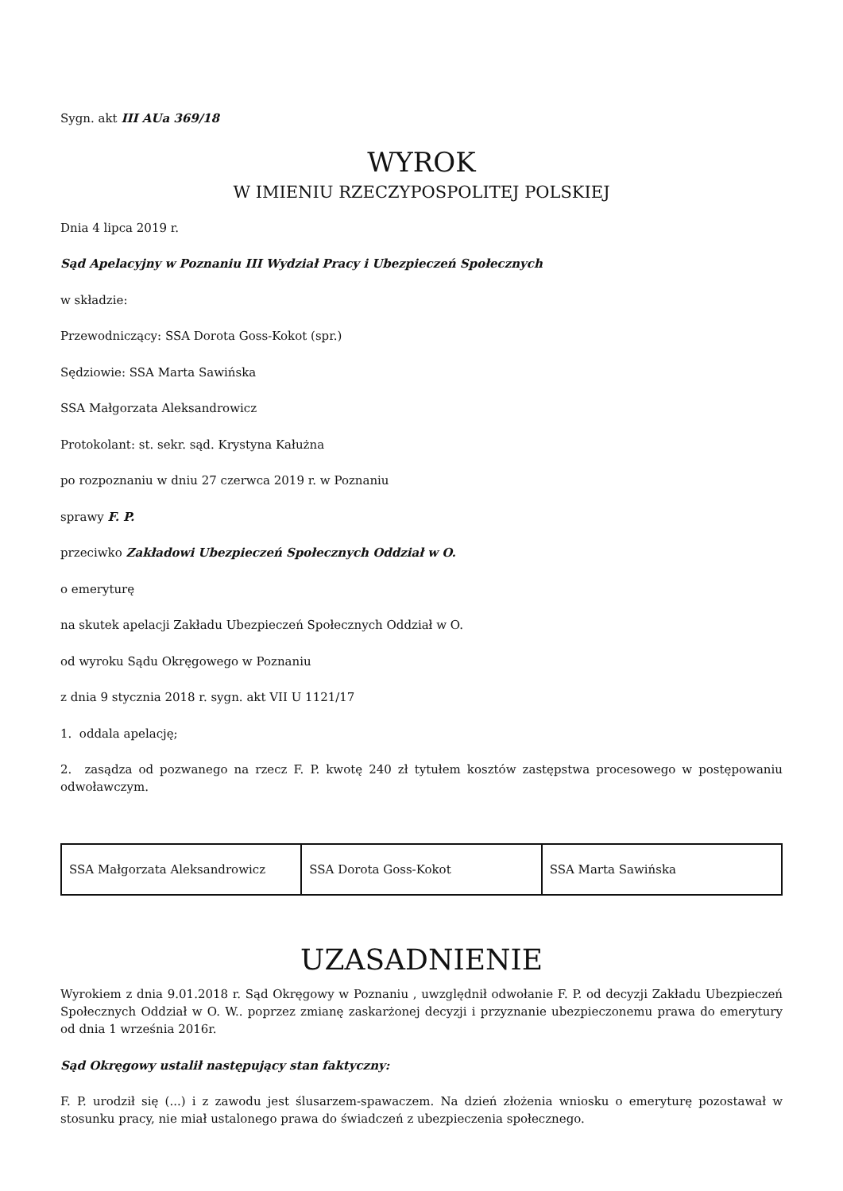Sygn. akt III AUa 369/18
WYROK
W IMIENIU RZECZYPOSPOLITEJ POLSKIEJ
Dnia 4 lipca 2019 r.
Sąd Apelacyjny w Poznaniu III Wydział Pracy i Ubezpieczeń Społecznych
w składzie:
Przewodniczący: SSA Dorota Goss-Kokot (spr.)
Sędziowie: SSA Marta Sawińska
SSA Małgorzata Aleksandrowicz
Protokolant: st. sekr. sąd. Krystyna Kałużna
po rozpoznaniu w dniu 27 czerwca 2019 r. w Poznaniu
sprawy F. P.
przeciwko Zakładowi Ubezpieczeń Społecznych Oddział w O.
o emeryturę
na skutek apelacji Zakładu Ubezpieczeń Społecznych Oddział w O.
od wyroku Sądu Okręgowego w Poznaniu
z dnia 9 stycznia 2018 r. sygn. akt VII U 1121/17
1. oddala apelację;
2. zasądza od pozwanego na rzecz F. P. kwotę 240 zł tytułem kosztów zastępstwa procesowego w postępowaniu odwoławczym.
| SSA Małgorzata Aleksandrowicz | SSA Dorota Goss-Kokot | SSA Marta Sawińska |
UZASADNIENIE
Wyrokiem z dnia 9.01.2018 r. Sąd Okręgowy w Poznaniu , uwzględnił odwołanie F. P. od decyzji Zakładu Ubezpieczeń Społecznych Oddział w O. W.. poprzez zmianę zaskarżonej decyzji i przyznanie ubezpieczonemu prawa do emerytury od dnia 1 września 2016r.
Sąd Okręgowy ustalił następujący stan faktyczny:
F. P. urodził się (...) i z zawodu jest ślusarzem-spawaczem. Na dzień złożenia wniosku o emeryturę pozostawał w stosunku pracy, nie miał ustalonego prawa do świadczeń z ubezpieczenia społecznego.